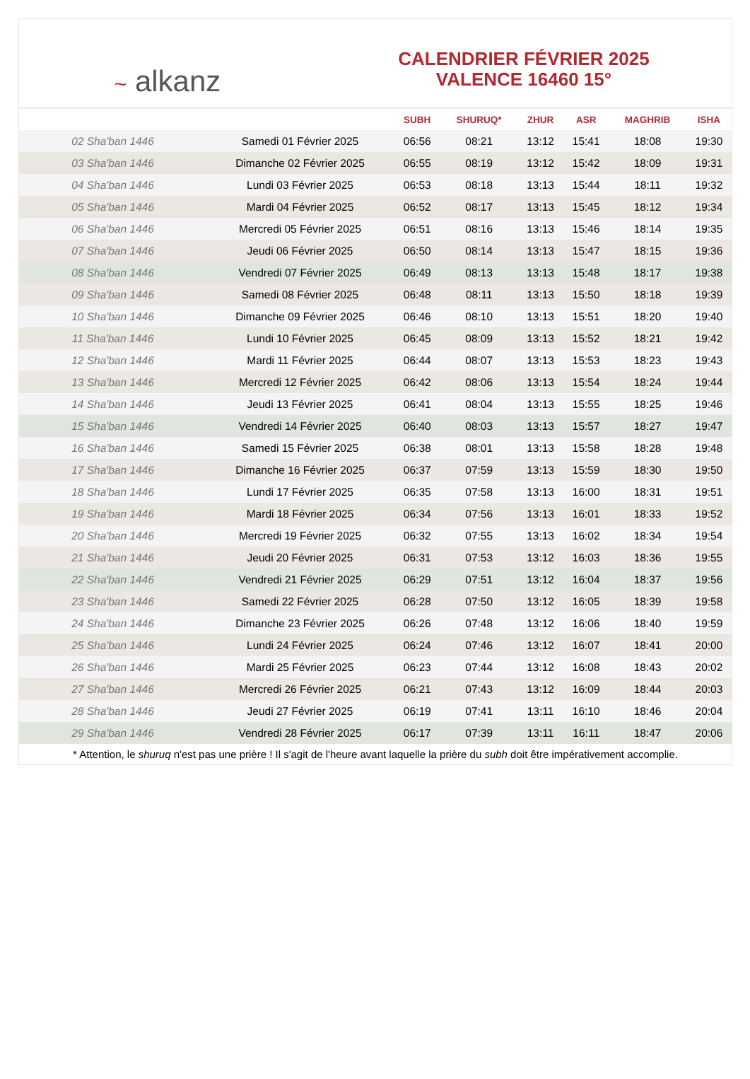~ alkanz
CALENDRIER FÉVRIER 2025
VALENCE 16460 15°
| | | SUBH | SHURUQ* | ZHUR | ASR | MAGHRIB | ISHA |
| --- | --- | --- | --- | --- | --- | --- | --- |
| 02 Sha'ban 1446 | Samedi 01 Février 2025 | 06:56 | 08:21 | 13:12 | 15:41 | 18:08 | 19:30 |
| 03 Sha'ban 1446 | Dimanche 02 Février 2025 | 06:55 | 08:19 | 13:12 | 15:42 | 18:09 | 19:31 |
| 04 Sha'ban 1446 | Lundi 03 Février 2025 | 06:53 | 08:18 | 13:13 | 15:44 | 18:11 | 19:32 |
| 05 Sha'ban 1446 | Mardi 04 Février 2025 | 06:52 | 08:17 | 13:13 | 15:45 | 18:12 | 19:34 |
| 06 Sha'ban 1446 | Mercredi 05 Février 2025 | 06:51 | 08:16 | 13:13 | 15:46 | 18:14 | 19:35 |
| 07 Sha'ban 1446 | Jeudi 06 Février 2025 | 06:50 | 08:14 | 13:13 | 15:47 | 18:15 | 19:36 |
| 08 Sha'ban 1446 | Vendredi 07 Février 2025 | 06:49 | 08:13 | 13:13 | 15:48 | 18:17 | 19:38 |
| 09 Sha'ban 1446 | Samedi 08 Février 2025 | 06:48 | 08:11 | 13:13 | 15:50 | 18:18 | 19:39 |
| 10 Sha'ban 1446 | Dimanche 09 Février 2025 | 06:46 | 08:10 | 13:13 | 15:51 | 18:20 | 19:40 |
| 11 Sha'ban 1446 | Lundi 10 Février 2025 | 06:45 | 08:09 | 13:13 | 15:52 | 18:21 | 19:42 |
| 12 Sha'ban 1446 | Mardi 11 Février 2025 | 06:44 | 08:07 | 13:13 | 15:53 | 18:23 | 19:43 |
| 13 Sha'ban 1446 | Mercredi 12 Février 2025 | 06:42 | 08:06 | 13:13 | 15:54 | 18:24 | 19:44 |
| 14 Sha'ban 1446 | Jeudi 13 Février 2025 | 06:41 | 08:04 | 13:13 | 15:55 | 18:25 | 19:46 |
| 15 Sha'ban 1446 | Vendredi 14 Février 2025 | 06:40 | 08:03 | 13:13 | 15:57 | 18:27 | 19:47 |
| 16 Sha'ban 1446 | Samedi 15 Février 2025 | 06:38 | 08:01 | 13:13 | 15:58 | 18:28 | 19:48 |
| 17 Sha'ban 1446 | Dimanche 16 Février 2025 | 06:37 | 07:59 | 13:13 | 15:59 | 18:30 | 19:50 |
| 18 Sha'ban 1446 | Lundi 17 Février 2025 | 06:35 | 07:58 | 13:13 | 16:00 | 18:31 | 19:51 |
| 19 Sha'ban 1446 | Mardi 18 Février 2025 | 06:34 | 07:56 | 13:13 | 16:01 | 18:33 | 19:52 |
| 20 Sha'ban 1446 | Mercredi 19 Février 2025 | 06:32 | 07:55 | 13:13 | 16:02 | 18:34 | 19:54 |
| 21 Sha'ban 1446 | Jeudi 20 Février 2025 | 06:31 | 07:53 | 13:12 | 16:03 | 18:36 | 19:55 |
| 22 Sha'ban 1446 | Vendredi 21 Février 2025 | 06:29 | 07:51 | 13:12 | 16:04 | 18:37 | 19:56 |
| 23 Sha'ban 1446 | Samedi 22 Février 2025 | 06:28 | 07:50 | 13:12 | 16:05 | 18:39 | 19:58 |
| 24 Sha'ban 1446 | Dimanche 23 Février 2025 | 06:26 | 07:48 | 13:12 | 16:06 | 18:40 | 19:59 |
| 25 Sha'ban 1446 | Lundi 24 Février 2025 | 06:24 | 07:46 | 13:12 | 16:07 | 18:41 | 20:00 |
| 26 Sha'ban 1446 | Mardi 25 Février 2025 | 06:23 | 07:44 | 13:12 | 16:08 | 18:43 | 20:02 |
| 27 Sha'ban 1446 | Mercredi 26 Février 2025 | 06:21 | 07:43 | 13:12 | 16:09 | 18:44 | 20:03 |
| 28 Sha'ban 1446 | Jeudi 27 Février 2025 | 06:19 | 07:41 | 13:11 | 16:10 | 18:46 | 20:04 |
| 29 Sha'ban 1446 | Vendredi 28 Février 2025 | 06:17 | 07:39 | 13:11 | 16:11 | 18:47 | 20:06 |
* Attention, le shuruq n'est pas une prière ! Il s'agit de l'heure avant laquelle la prière du subh doit être impérativement accomplie.